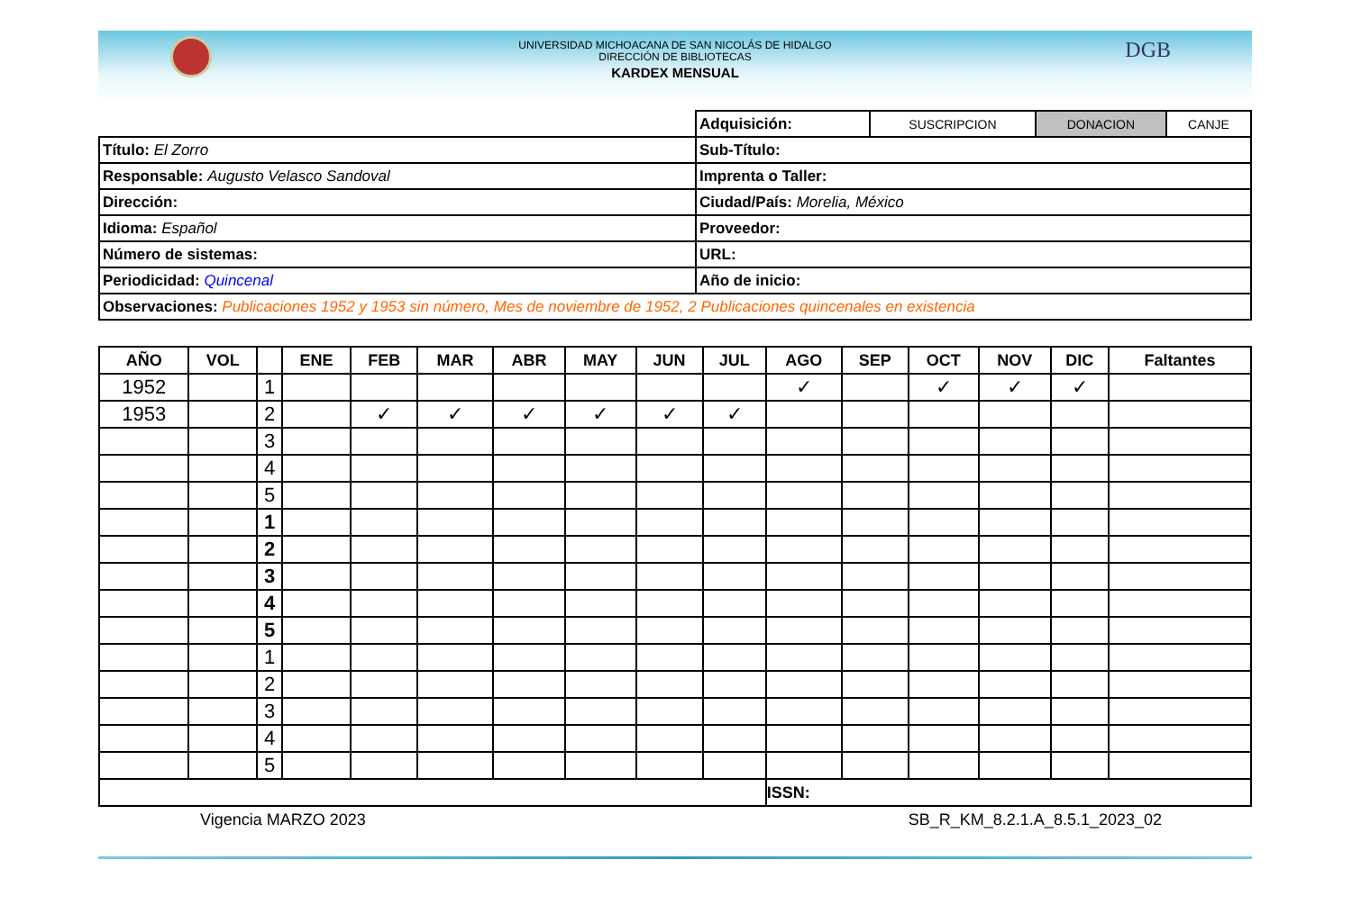UNIVERSIDAD MICHOACANA DE SAN NICOLÁS DE HIDALGO
DIRECCIÓN DE BIBLIOTECAS
KARDEX MENSUAL
DGB
| | Adquisición: | SUSCRIPCION | DONACION | CANJE |
| Título: El Zorro | Sub-Título: | | | |
| Responsable: Augusto Velasco Sandoval | Imprenta o Taller: | | | |
| Dirección: | Ciudad/País: Morelia, México | | | |
| Idioma: Español | Proveedor: | | | |
| Número de sistemas: | URL: | | | |
| Periodicidad: Quincenal | Año de inicio: | | | |
| Observaciones: Publicaciones 1952 y 1953 sin número, Mes de noviembre de 1952, 2 Publicaciones quincenales en existencia | | | | |
| AÑO | VOL | | ENE | FEB | MAR | ABR | MAY | JUN | JUL | AGO | SEP | OCT | NOV | DIC | Faltantes |
| --- | --- | --- | --- | --- | --- | --- | --- | --- | --- | --- | --- | --- | --- | --- | --- |
| 1952 | | 1 | | | | | | | | ✓ | | ✓ | ✓ | ✓ | |
| 1953 | | 2 | | ✓ | ✓ | ✓ | ✓ | ✓ | ✓ | | | | | | |
| | | 3 | | | | | | | | | | | | | |
| | | 4 | | | | | | | | | | | | | |
| | | 5 | | | | | | | | | | | | | |
| | | 1 | | | | | | | | | | | | | |
| | | 2 | | | | | | | | | | | | | |
| | | 3 | | | | | | | | | | | | | |
| | | 4 | | | | | | | | | | | | | |
| | | 5 | | | | | | | | | | | | | |
| | | 1 | | | | | | | | | | | | | |
| | | 2 | | | | | | | | | | | | | |
| | | 3 | | | | | | | | | | | | | |
| | | 4 | | | | | | | | | | | | | |
| | | 5 | | | | | | | | | | | | | |
| | | | | | | | | | | ISSN: | | | | | |
Vigencia MARZO 2023 SB_R_KM_8.2.1.A_8.5.1_2023_02